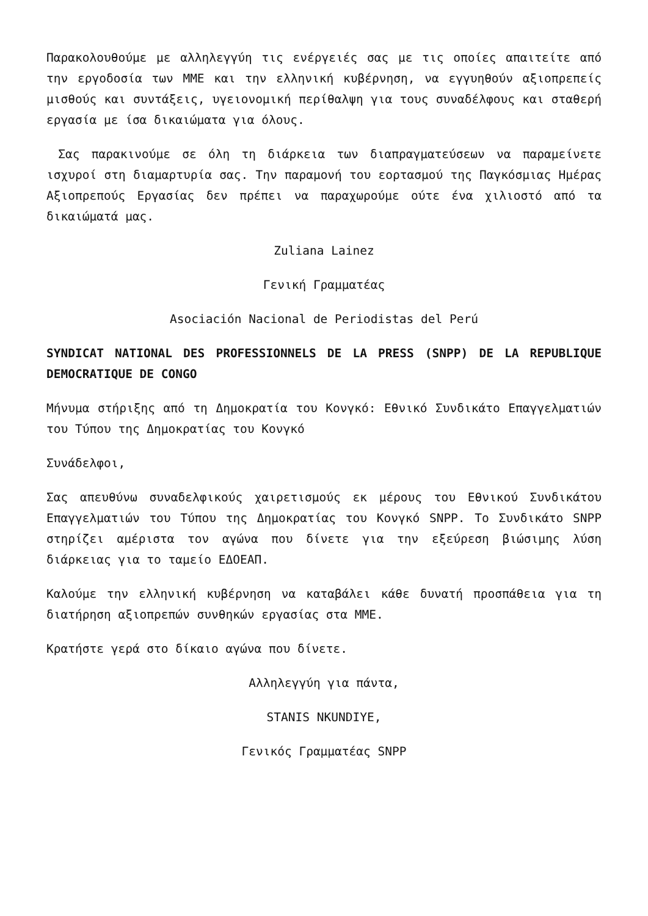Παρακολουθούμε με αλληλεγγύη τις ενέργειές σας με τις οποίες απαιτείτε από την εργοδοσία των ΜΜΕ και την ελληνική κυβέρνηση, να εγγυηθούν αξιοπρεπείς μισθούς και συντάξεις, υγειονομική περίθαλψη για τους συναδέλφους και σταθερή εργασία με ίσα δικαιώματα για όλους.
Σας παρακινούμε σε όλη τη διάρκεια των διαπραγματεύσεων να παραμείνετε ισχυροί στη διαμαρτυρία σας. Την παραμονή του εορτασμού της Παγκόσμιας Ημέρας Αξιοπρεπούς Εργασίας δεν πρέπει να παραχωρούμε ούτε ένα χιλιοστό από τα δικαιώματά μας.
Zuliana Lainez
Γενική Γραμματέας
Asociación Nacional de Periodistas del Perú
SYNDICAT NATIONAL DES PROFESSIONNELS DE LA PRESS (SNPP) DE LA REPUBLIQUE DEMOCRATIQUE DE CONGO
Μήνυμα στήριξης από τη Δημοκρατία του Κονγκό: Εθνικό Συνδικάτο Επαγγελματιών του Τύπου της Δημοκρατίας του Κονγκό
Συνάδελφοι,
Σας απευθύνω συναδελφικούς χαιρετισμούς εκ μέρους του Εθνικού Συνδικάτου Επαγγελματιών του Τύπου της Δημοκρατίας του Κονγκό SNPP. Το Συνδικάτο SNPP στηρίζει αμέριστα τον αγώνα που δίνετε για την εξεύρεση βιώσιμης λύση διάρκειας για το ταμείο ΕΔΟΕΑΠ.
Καλούμε την ελληνική κυβέρνηση να καταβάλει κάθε δυνατή προσπάθεια για τη διατήρηση αξιοπρεπών συνθηκών εργασίας στα ΜΜΕ.
Κρατήστε γερά στο δίκαιο αγώνα που δίνετε.
Αλληλεγγύη για πάντα,
STANIS NKUNDIYE,
Γενικός Γραμματέας SNPP